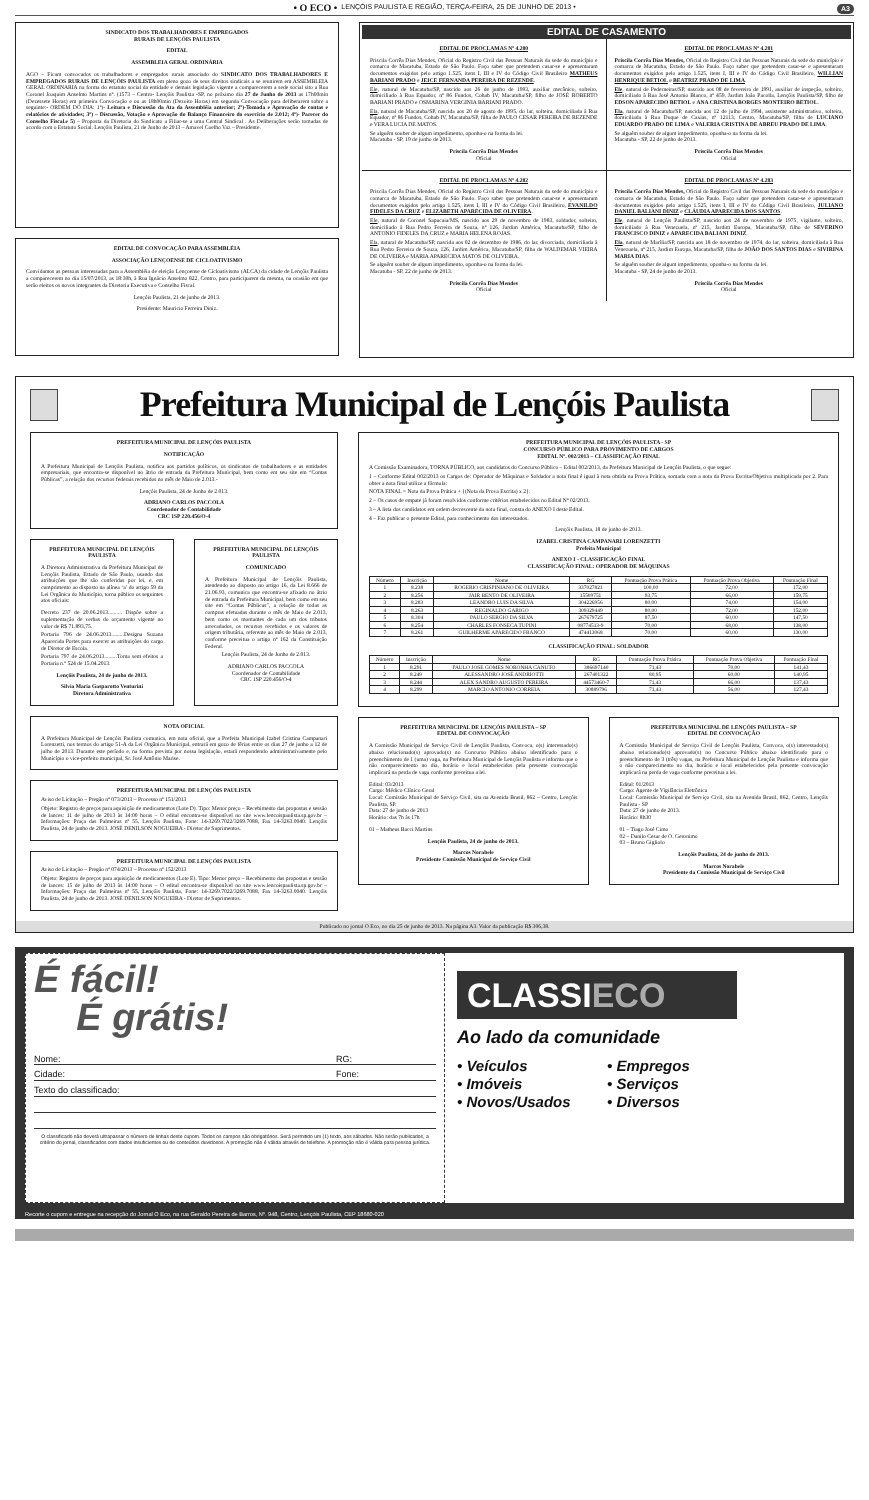• O ECO • LENÇÓIS PAULISTA E REGIÃO, TERÇA-FEIRA, 25 DE JUNHO DE 2013 • A3
SINDICATO DOS TRABALHADORES E EMPREGADOS
RURAIS DE LENÇÓIS PAULISTA
EDITAL
ASSEMBLEIA GERAL ORDINÁRIA
AGO – Ficam convocados os trabalhadores e empregados rurais associado do SINDICATO DOS TRABALHADORES E EMPREGADOS RURAIS DE LENÇÓIS PAULISTA em pleno gozo de seus direitos sindicais a se reunirem em ASSEMBLEIA GERAL ORDINARIA na forma do estatuto social da entidade e demais legislação vigente a comparecerem a sede social sito a Rua Coronel Joaquim Anselmo Martins nº. (1573 – Centro- Lençóis Paulista -SP, no próximo dia 27 de Junho de 2013 as 17h00min (Dezessete Horas) em primeira Convocação e ou as 18h00min (Dezoito Horas) em segunda Convocação para deliberarem sobre a seguinte:- ORDEM DO DIA: 1º)- Leitura e Discussão da Ata da Assembléia anterior; 2º)-Tomada e Aprovação de contas e relatórios de atividades; 3º) – Discussão, Votação e Aprovação do Balanço Financeiro do exercício de 2.012; 4º)- Parecer do Conselho Fiscal.e 5) – Proposta da Diretoria do Sindicato a Filiar-se a uma Central Sindical . As Deliberações serão tomadas de acordo com o Estatuto Social. Lençóis Paulista, 21 de Junho de 2013 – Amavel Coelho Vaz – Presidente.
EDITAL DE CONVOCAÇÃO PARA ASSEMBLÉIA
ASSOCIAÇÃO LENÇOENSE DE CICLOATIVISMO
Convidamos as pessoas interessadas para a Assembléia de eleição Lençoense de Cicloativismo (ALCA) da cidade de Lençóis Paulista a comparecerem no dia 15/07/2013, as 18:30h, à Rua Ignácio Anselmo 822, Centro, para participarem da mesma, na ocasião em que serão eleitos os novos integrantes da Diretoria Executiva e Conselho Fiscal.
Lençóis Paulista, 21 de junho de 2013.
Presidente: Mauricio Ferreira Diniz.
EDITAL DE CASAMENTO
EDITAL DE PROCLAMAS Nº 4.280
Priscila Corrêa Dias Mendes, Oficial do Registro Civil das Pessoas Naturais da sede do município e comarca de Macatuba, Estado de São Paulo. Faço saber que pretendem casar-se e apresentaram documentos exigidos pelo artigo 1.525, itens I, III e IV do Código Civil Brasileiro MATHEUS BARIANI PRADO e JEICE FERNANDA PEREIRA DE REZENDE.
Ele, natural de Macatuba/SP, nascido aos 26 de junho de 1993, auxiliar mecânico, solteiro, domiciliado à Rua Equador, nº 86 Fundos, Cohab IV, Macatuba/SP, filho de JOSÉ ROBERTO BARIANI PRADO e OSMARINA VERGINIA BARIANI PRADO.
Ela, natural de Macatuba/SP, nascida aos 20 de agosto de 1995, do lar, solteira, domiciliada à Rua Equador, nº 86 Fundos, Cohab IV, Macatuba/SP, filha de PAULO CESAR PEREIRA DE REZENDE e VERA LUCIA DE MATOS.
Se alguém souber de algum impedimento, oponha-o na forma da lei.
Macatuba - SP, 19 de junho de 2013.
Priscila Corrêa Dias Mendes
Oficial
EDITAL DE PROCLAMAS Nº 4.281
Priscila Corrêa Dias Mendes, Oficial do Registro Civil das Pessoas Naturais da sede do município e comarca de Macatuba, Estado de São Paulo. Faço saber que pretendem casar-se e apresentaram documentos exigidos pelo artigo 1.525, itens I, III e IV do Código Civil Brasileiro, WILLIAN HENRIQUE BETIOL e BEATRIZ PRADO DE LIMA.
Ele, natural de Pederneiras/SP, nascido aos 08 de fevereiro de 1991, auxiliar de inspeção, solteiro, domiciliado à Rua José Antonio Blanco, nº 459, Jardim João Pacolla, Lençóis Paulista/SP, filho de EDSON APARECIDO BETIOL e ANA CRISTINA BORGES MONTEIRO BETIOL.
Ela, natural de Macatuba/SP, nascida aos 12 de julho de 1994, assistente administrativo, solteira, domiciliada à Rua Duque de Caxias, nº 12113, Centro, Macatuba/SP, filha de LUCIANO EDUARDO PRADO DE LIMA e VALERIA CRISTINA DE ABREU PRADO DE LIMA.
Se alguém souber de algum impedimento, oponha-o na forma da lei.
Macatuba - SP, 22 de junho de 2013.
Priscila Corrêa Dias Mendes
Oficial
EDITAL DE PROCLAMAS Nº 4.282
Priscila Corrêa Dias Mendes, Oficial do Registro Civil das Pessoas Naturais da sede do município e comarca de Macatuba, Estado de São Paulo. Faço saber que pretendem casar-se e apresentaram documentos exigidos pelo artigo 1.525, itens I, III e IV do Código Civil Brasileiro, EVANILDO FIDELES DA CRUZ e ELIZABETH APARECIDA DE OLIVEIRA.
Ele, natural de Coronel Sapucaia/MS, nascido aos 29 de novembro de 1983, soldador, solteiro, domiciliado à Rua Pedro Ferreira de Souza, nº 126, Jardim América, Macatuba/SP, filho de ANTONIO FIDELES DA CRUZ e MARIA HELENA ROJAS.
Ela, natural de Macatuba/SP, nascida aos 02 de dezembro de 1986, do lar, divorciada, domiciliada à Rua Pedro Ferreira de Souza, 126, Jardim América, Macatuba/SP, filha de WALDEMAR VIEIRA DE OLIVEIRA e MARIA APARECIDA MATOS DE OLIVEIRA.
Se alguém souber de algum impedimento, oponha-o na forma da lei.
Macatuba - SP, 22 de junho de 2013.
Priscila Corrêa Dias Mendes
Oficial
EDITAL DE PROCLAMAS Nº 4.283
Priscila Corrêa Dias Mendes, Oficial do Registro Civil das Pessoas Naturais da sede do município e comarca de Macatuba, Estado de São Paulo. Faço saber que pretendem casar-se e apresentaram documentos exigidos pelo artigo 1.525, itens I, III e IV do Código Civil Brasileiro, JULIANO DANIEL BALIANI DINIZ e CLÁUDIA APARECIDA DOS SANTOS.
Ele, natural de Lençóis Paulista/SP, nascido aos 24 de novembro de 1975, vigilante, solteiro, domiciliado à Rua Venezuela, nº 215, Jardim Europa, Macatuba/SP, filho de SEVERINO FRANCISCO DINIZ e APARECIDA BALIANI DINIZ.
Ela, natural de Marília/SP, nascida aos 18 de novembro de 1974, do lar, solteira, domiciliada à Rua Venezuela, nº 215, Jardim Europa, Macatuba/SP, filha de JOÃO DOS SANTOS DIAS e SIVIRINA MARIA DIAS.
Se alguém souber de algum impedimento, oponha-o na forma da lei.
Macatuba - SP, 24 de junho de 2013.
Priscila Corrêa Dias Mendes
Oficial
Prefeitura Municipal de Lençóis Paulista
PREFEITURA MUNICIPAL DE LENÇÓIS PAULISTA
NOTIFICAÇÃO
A Prefeitura Municipal de Lençóis Paulista, notifica aos partidos políticos, os sindicatos de trabalhadores e as entidades empresariais, que encontra-se disponível no átrio de entrada da Prefeitura Municipal, bem como em seu site em “Contas Públicas”, a relação dos recursos federais recebidos no mês de Maio de 2.013.-
Lençóis Paulista, 24 de Junho de 2.013.
ADRIANO CARLOS PACCOLA
Coordenador de Contabilidade
CRC 1SP 220.456/O-4
PREFEITURA MUNICIPAL DE LENÇÓIS PAULISTA
A Diretora Administrativa da Prefeitura Municipal de Lençóis Paulista, Estado de São Paulo, usando das atribuições que lhe são conferidas por lei, e, em cumprimento ao disposto na alínea ‘a’ do artigo 59 da Lei Orgânica do Município, torna público os seguintes atos oficiais:
Decreto 237 de 20.06.2013.......... Dispõe sobre a suplementação de verbas do orçamento vigente no valor de R$ 71.893,75.
Portaria 796 de 24.06.2013.........Designa Suzana Aparecida Portes para exercer as atribuições do cargo de Diretor de Escola.
Portaria 797 de 24.06.2013.........Torna sem efeitos a Portaria n.º 524 de 15.04.2013.
Lençóis Paulista, 24 de junho de 2013.
Silvia Maria Gasparotto Venturini
Diretora Administrativa
PREFEITURA MUNICIPAL DE LENÇÓIS PAULISTA
COMUNICADO
A Prefeitura Municipal de Lençóis Paulista, atendendo ao disposto no artigo 16, da Lei 8.666 de 21.06.93, comunica que encontra-se afixado no átrio de entrada da Prefeitura Municipal, bem como em seu site em “Contas Públicas”, a relação de todas as compras efetuadas durante o mês de Maio de 2.013, bem como os montantes de cada um dos tributos arrecadados, os recursos recebidos e os valores de origem tributária, referente ao mês de Maio de 2.013, conforme preceitua o artigo nº 162 da Constituição Federal.
Lençóis Paulista, 24 de Junho de 2.013.
ADRIANO CARLOS PACCOLA
Coordenador de Contabilidade
CRC 1SP 220.456/O-4
NOTA OFICIAL
A Prefeitura Municipal de Lençóis Paulista comunica, em nota oficial, que a Prefeita Municipal Izabel Cristina Campanari Lorenzetti, nos termos do artigo 51-A da Lei Orgânica Municipal, entrará em gozo de férias entre os dias 27 de junho a 12 de julho de 2013. Durante este período e, na forma prevista por nossa legislação, estará respondendo administrativamente pelo Município o vice-prefeito municipal, Sr. José Antônio Marise.
PREFEITURA MUNICIPAL DE LENÇÓIS PAULISTA
Aviso de Licitação – Pregão nº 073/2013 – Processo nº 151/2013
Objeto: Registro de preços para aquisição de medicamentos (Lote D). Tipo: Menor preço – Recebimento das propostas e sessão de lances: 11 de julho de 2013 às 14:00 horas – O edital encontra-se disponível no site www.lencoispaulista.sp.gov.br – Informações: Praça das Palmeiras nº 55, Lençóis Paulista, Fone: 14-3269.7022/3269.7088, Fax 14-3263.0040. Lençóis Paulista, 24 de junho de 2013. JOSÉ DENILSON NOGUEIRA - Diretor de Suprimentos.
PREFEITURA MUNICIPAL DE LENÇÓIS PAULISTA
Aviso de Licitação – Pregão nº 074/2013 – Processo nº 152/2013
Objeto: Registro de preços para aquisição de medicamentos (Lote E). Tipo: Menor preço – Recebimento das propostas e sessão de lances: 15 de julho de 2013 às 14:00 horas – O edital encontra-se disponível no site www.lencoispaulista.sp.gov.br – Informações: Praça das Palmeiras nº 55, Lençóis Paulista, Fone: 14-3269.7022/3269.7088, Fax 14-3263.0040. Lençóis Paulista, 24 de junho de 2013. JOSÉ DENILSON NOGUEIRA - Diretor de Suprimentos.
PREFEITURA MUNICIPAL DE LENÇÓIS PAULISTA - SP
CONCURSO PÚBLICO PARA PROVIMENTO DE CARGOS
EDITAL Nº. 002/2013 – CLASSIFICAÇÃO FINAL
A Comissão Examinadora, TORNA PÚBLICO, aos candidatos do Concurso Público – Edital 002/2013, da Prefeitura Municipal de Lençóis Paulista, o que segue:
1 – Conforme Edital 002/2013 os Cargos de: Operador de Máquinas e Soldador a nota final é igual à nota obtida na Prova Prática, somada com a nota da Prova Escrita/Objetiva multiplicada por 2. Para obter a nota final utilize a fórmula:
NOTA FINAL = Nota da Prova Prática + {(Nota da Prova Escrita) x 2}.
2 – Os casos de empate já foram resolvidos conforme critérios estabelecidos no Edital Nº 02/2013.
3 – A lista dos candidatos em ordem decrescente da nota final, consta do ANEXO I deste Edital.
4 – Faz publicar o presente Edital, para conhecimento dos interessados.
Lençóis Paulista, 18 de junho de 2013.
IZABEL CRISTINA CAMPANARI LORENZETTI
Prefeita Municipal
ANEXO I - CLASSIFICAÇÃO FINAL
CLASSIFICAÇÃO FINAL: OPERADOR DE MÁQUINAS
| Número | Inscrição | Nome | RG | Pontuação Prova Prática | Pontuação Prova Objetiva | Pontuação Final |
| --- | --- | --- | --- | --- | --- | --- |
| 1 | 8.238 | ROGERIO CRISPINIANO DE OLIVEIRA | 337027821 | 100,00 | 72,00 | 172,00 |
| 2 | 8.256 | JAIR BENTO DE OLIVEIRA | 15509751 | 93,75 | 66,00 | 159,75 |
| 3 | 8.283 | LEANDRO LUIS DA SILVA | 304226956 | 80,00 | 74,00 | 154,00 |
| 4 | 8.263 | REGINALDO GARIGO | 309329449 | 80,00 | 72,00 | 152,00 |
| 5 | 8.304 | PAULO SERGIO DA SILVA | 267679725 | 87,50 | 60,00 | 147,50 |
| 6 | 8.254 | CHARLES FONSECA TUPINI | 08774513-9 | 70,00 | 68,00 | 138,00 |
| 7 | 8.261 | GUILHERME APARECIDO FRANCO | 474413068 | 70,00 | 60,00 | 130,00 |
CLASSIFICAÇÃO FINAL: SOLDADOR
| Número | Inscrição | Nome | RG | Pontuação Prova Prática | Pontuação Prova Objetiva | Pontuação Final |
| --- | --- | --- | --- | --- | --- | --- |
| 1 | 8.291 | PAULO JOSE GOMES NORONHA CANUTO | 386697140 | 71,43 | 70,00 | 141,43 |
| 2 | 8.249 | ALESSANDRO JOSÉ ANDRIOTTI | 267401322 | 80,95 | 60,00 | 140,95 |
| 3 | 8.244 | ALEX SANDRO AUGUSTO PEREIRA | 44573460-7 | 71,43 | 66,00 | 137,43 |
| 4 | 8.299 | MARCIO ANTONIO CORREIA | 30889796 | 71,43 | 56,00 | 127,43 |
PREFEITURA MUNICIPAL DE LENÇÓIS PAULISTA – SP
EDITAL DE CONVOCAÇÃO
A Comissão Municipal de Serviço Civil de Lençóis Paulista, Convoca, o(s) interessado(s) abaixo relacionado(s) aprovado(s) no Concurso Público abaixo identificado para o preenchimento de 1 (uma) vaga, na Prefeitura Municipal de Lençóis Paulista e informa que o não comparecimento no dia, horário e local estabelecidos pela presente convocação implicará na perda de vaga conforme preceitua a lei.
Edital: 03/2013
Cargo: Médico Clínico Geral
Local: Comissão Municipal de Serviço Civil, sita na Avenida Brasil, 862 – Centro, Lençóis Paulista, SP.
Data: 27 de junho de 2013
Horário: das 7h às 17h
01 – Matheus Bacci Martins
Lençóis Paulista, 24 de junho de 2013.
Marcos Norabele
Presidente Comissão Municipal de Serviço Civil
PREFEITURA MUNICIPAL DE LENÇÓIS PAULISTA – SP
EDITAL DE CONVOCAÇÃO
A Comissão Municipal de Serviço Civil de Lençóis Paulista, Convoca, o(s) interessado(s) abaixo relacionado(s) aprovado(s) no Concurso Público abaixo identificado para o preenchimento de 3 (três) vagas, na Prefeitura Municipal de Lençóis Paulista e informa que o não comparecimento no dia, horário e local estabelecidos pela presente convocação implicará na perda de vaga conforme preceitua a lei.
Edital: 01/2013
Cargo: Agente de Vigilância Eletrônica
Local: Comissão Municipal de Serviço Civil, sita na Avenida Brasil, 862, Centro, Lençóis Paulista - SP
Data: 27 de junho de 2013.
Horário: 8h30
01 – Tiago José Cimo
02 – Danilo Cesar de O. Geronimo
03 – Bruno Gigliolo
Lençóis Paulista, 24 de junho de 2013.
Marcos Norabele
Presidente da Comissão Municipal de Serviço Civil
Publicado no jornal O Eco, no dia 25 de junho de 2013. Na página A3. Valor da publicação R$ 306,38.
É fácil!
É grátis!
Nome: RG:
Cidade: Fone:
Texto do classificado:
O classificado não deverá ultrapassar o número de linhas deste cupom. Todos os campos são obrigatórios. Será permitido um (1) texto, aos sábados. Não serão publicados, a critério do jornal, classificados com dados insuficientes ou de conteúdos duvidosos. A promoção não é válida através de telefone. A promoção não é válida para pessoa jurídica.
CLASSIECO
Ao lado da comunidade
• Veículos • Empregos • Imóveis • Serviços • Novos/Usados • Diversos
Recorte o cupom e entregue na recepção do Jornal O Eco, na rua Geraldo Pereira de Barros, Nº. 948, Centro, Lençóis Paulista, CEP 18680-020